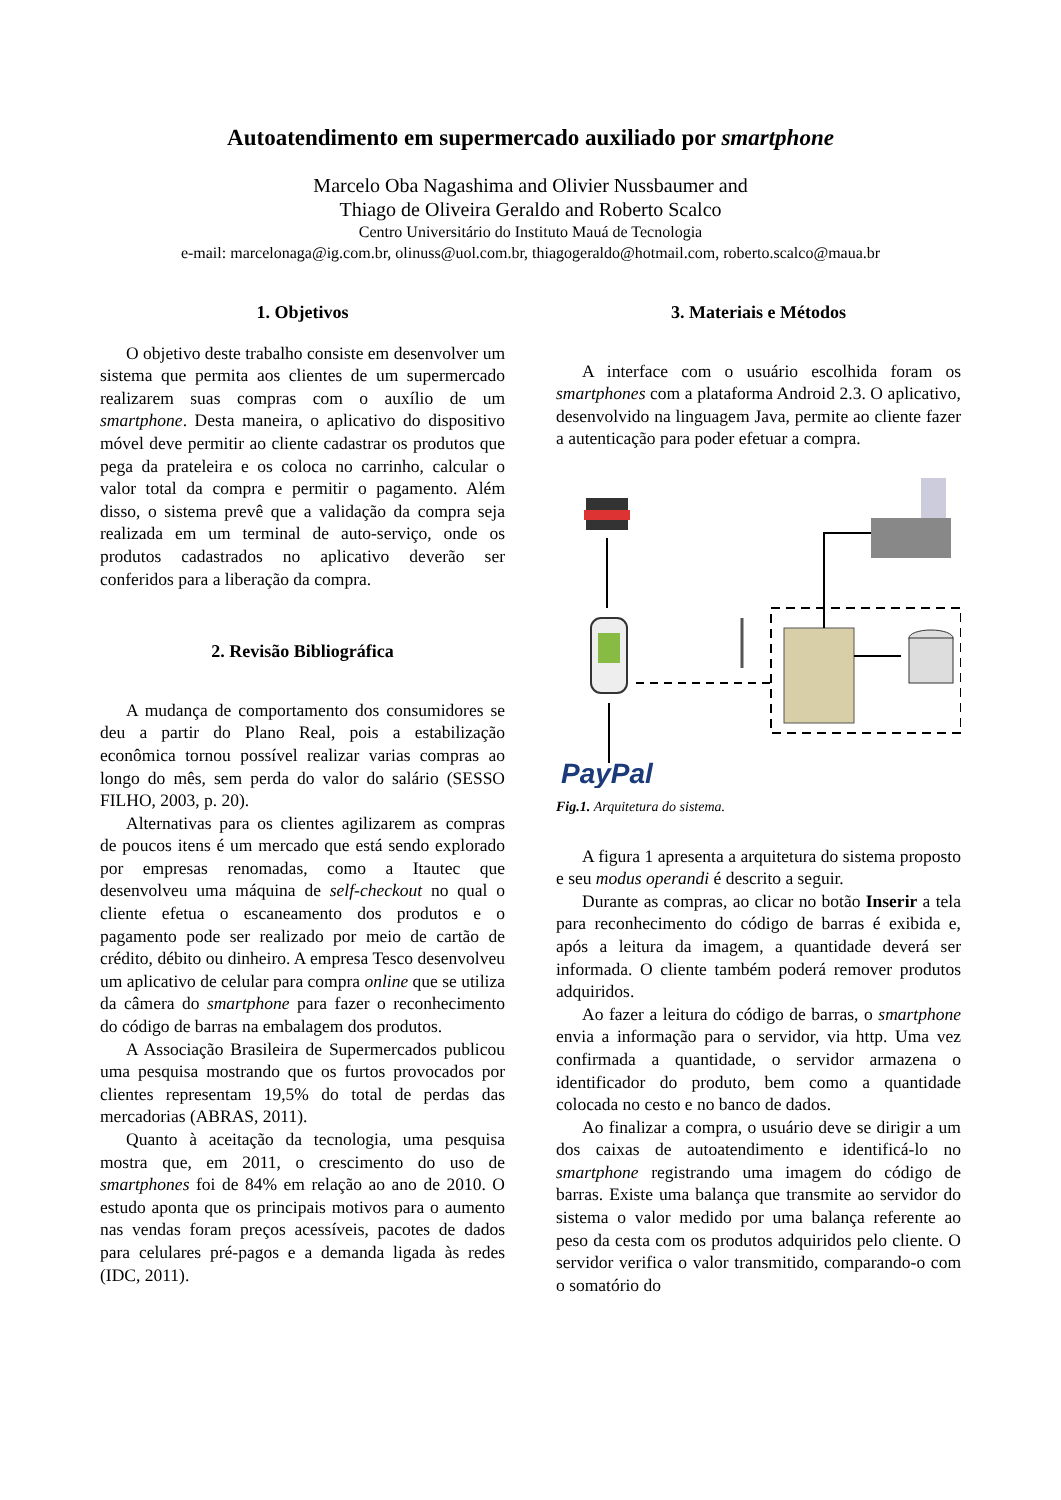Autoatendimento em supermercado auxiliado por smartphone
Marcelo Oba Nagashima and Olivier Nussbaumer and
Thiago de Oliveira Geraldo and Roberto Scalco
Centro Universitário do Instituto Mauá de Tecnologia
e-mail: marcelonaga@ig.com.br, olinuss@uol.com.br, thiagogeraldo@hotmail.com, roberto.scalco@maua.br
1. Objetivos
O objetivo deste trabalho consiste em desenvolver um sistema que permita aos clientes de um supermercado realizarem suas compras com o auxílio de um smartphone. Desta maneira, o aplicativo do dispositivo móvel deve permitir ao cliente cadastrar os produtos que pega da prateleira e os coloca no carrinho, calcular o valor total da compra e permitir o pagamento. Além disso, o sistema prevê que a validação da compra seja realizada em um terminal de auto-serviço, onde os produtos cadastrados no aplicativo deverão ser conferidos para a liberação da compra.
2. Revisão Bibliográfica
A mudança de comportamento dos consumidores se deu a partir do Plano Real, pois a estabilização econômica tornou possível realizar varias compras ao longo do mês, sem perda do valor do salário (SESSO FILHO, 2003, p. 20).
Alternativas para os clientes agilizarem as compras de poucos itens é um mercado que está sendo explorado por empresas renomadas, como a Itautec que desenvolveu uma máquina de self-checkout no qual o cliente efetua o escaneamento dos produtos e o pagamento pode ser realizado por meio de cartão de crédito, débito ou dinheiro. A empresa Tesco desenvolveu um aplicativo de celular para compra online que se utiliza da câmera do smartphone para fazer o reconhecimento do código de barras na embalagem dos produtos.
A Associação Brasileira de Supermercados publicou uma pesquisa mostrando que os furtos provocados por clientes representam 19,5% do total de perdas das mercadorias (ABRAS, 2011).
Quanto à aceitação da tecnologia, uma pesquisa mostra que, em 2011, o crescimento do uso de smartphones foi de 84% em relação ao ano de 2010. O estudo aponta que os principais motivos para o aumento nas vendas foram preços acessíveis, pacotes de dados para celulares pré-pagos e a demanda ligada às redes (IDC, 2011).
3. Materiais e Métodos
A interface com o usuário escolhida foram os smartphones com a plataforma Android 2.3. O aplicativo, desenvolvido na linguagem Java, permite ao cliente fazer a autenticação para poder efetuar a compra.
PayPal
Fig.1. Arquitetura do sistema.
A figura 1 apresenta a arquitetura do sistema proposto e seu modus operandi é descrito a seguir.
Durante as compras, ao clicar no botão Inserir a tela para reconhecimento do código de barras é exibida e, após a leitura da imagem, a quantidade deverá ser informada. O cliente também poderá remover produtos adquiridos.
Ao fazer a leitura do código de barras, o smartphone envia a informação para o servidor, via http. Uma vez confirmada a quantidade, o servidor armazena o identificador do produto, bem como a quantidade colocada no cesto e no banco de dados.
Ao finalizar a compra, o usuário deve se dirigir a um dos caixas de autoatendimento e identificá-lo no smartphone registrando uma imagem do código de barras. Existe uma balança que transmite ao servidor do sistema o valor medido por uma balança referente ao peso da cesta com os produtos adquiridos pelo cliente. O servidor verifica o valor transmitido, comparando-o com o somatório do